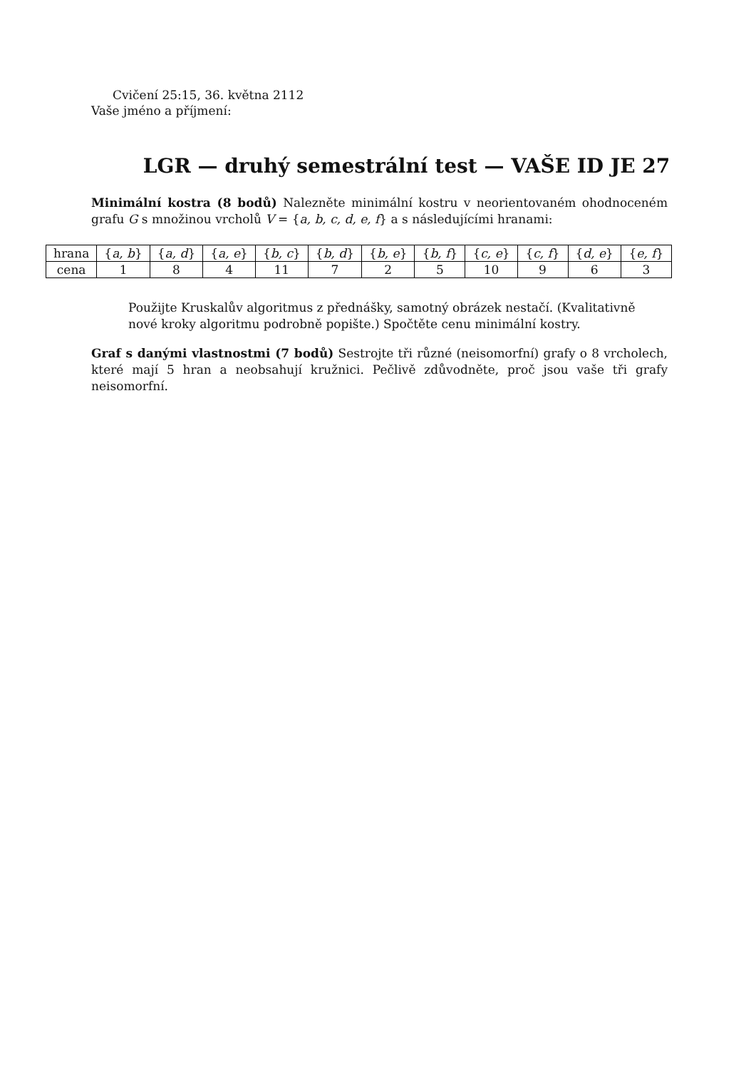Cvičení 25:15, 36. května 2112
Vaše jméno a příjmení:
LGR — druhý semestrální test — VAŠE ID JE 27
Minimální kostra (8 bodů) Nalezněte minimální kostru v neorientovaném ohodnoceném grafu G s množinou vrcholů V = {a, b, c, d, e, f} a s následujícími hranami:
| hrana | { a, b } | { a, d } | { a, e } | { b, c } | { b, d } | { b, e } | { b, f } | { c, e } | { c, f } | { d, e } | { e, f } |
| cena | 1 | 8 | 4 | 11 | 7 | 2 | 5 | 10 | 9 | 6 | 3 |
Použijte Kruskalův algoritmus z přednášky, samotný obrázek nestačí. (Kvalitativně nové kroky algoritmu podrobně popište.) Spočtěte cenu minimální kostry.
Graf s danými vlastnostmi (7 bodů) Sestrojte tři různé (neisomorfní) grafy o 8 vrcholech, které mají 5 hran a neobsahují kružnici. Pečlivě zdůvodněte, proč jsou vaše tři grafy neisomorfní.